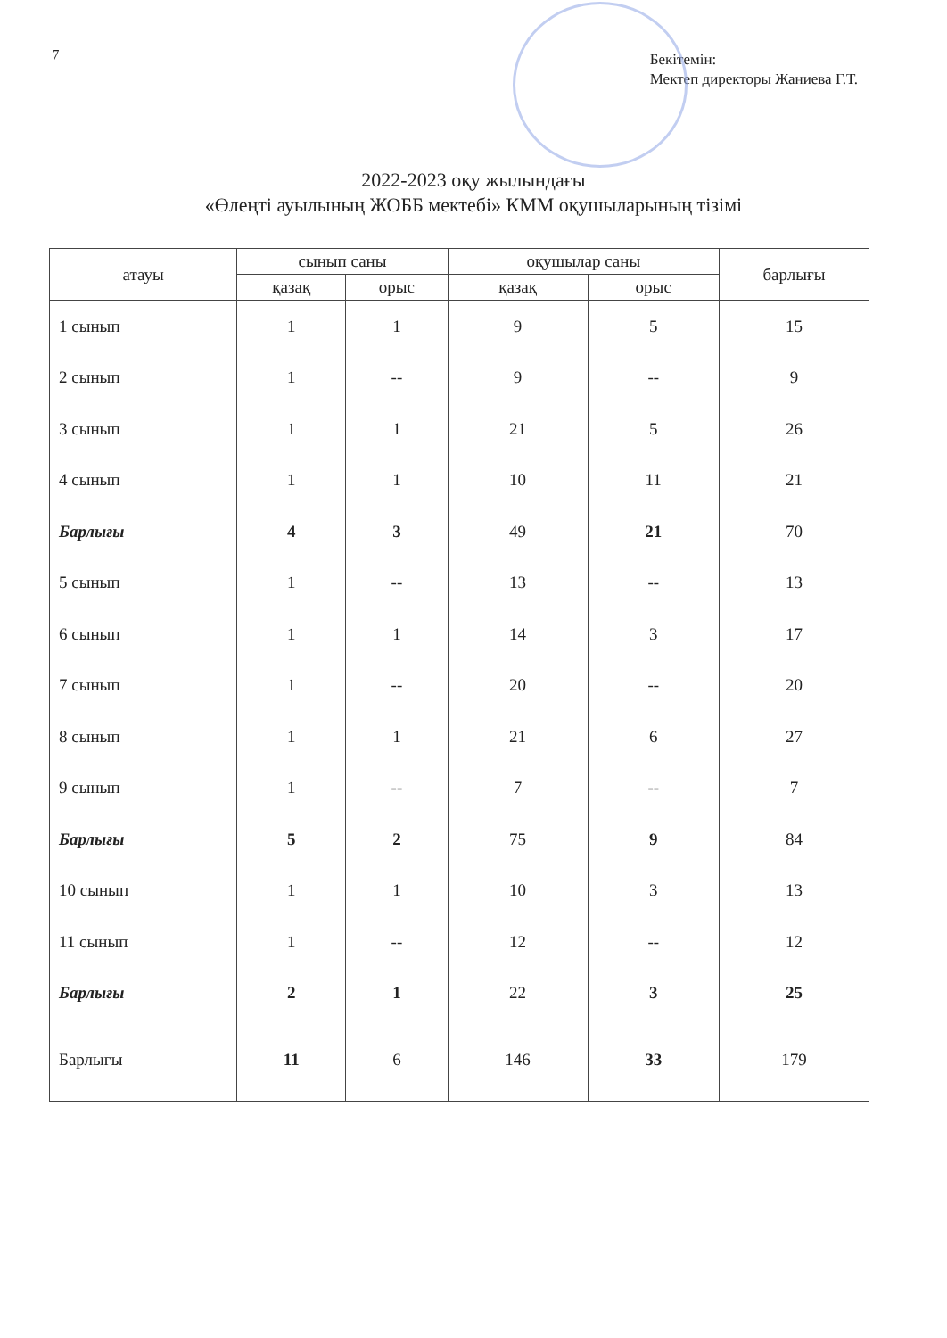7
Бекітемін:
Мектеп директоры Жаниева Г.Т.
2022-2023 оқу жылындағы
«Өлеңті ауылының ЖОББ мектебі» КММ оқушыларының тізімі
| атауы | сынып саны | | оқушылар саны | | барлығы |
| --- | --- | --- | --- | --- | --- |
| | қазақ | орыс | қазақ | орыс | |
| 1 сынып | 1 | 1 | 9 | 5 | 15 |
| 2 сынып | 1 | -- | 9 | -- | 9 |
| 3 сынып | 1 | 1 | 21 | 5 | 26 |
| 4 сынып | 1 | 1 | 10 | 11 | 21 |
| Барлығы | 4 | 3 | 49 | 21 | 70 |
| 5 сынып | 1 | -- | 13 | -- | 13 |
| 6 сынып | 1 | 1 | 14 | 3 | 17 |
| 7 сынып | 1 | -- | 20 | -- | 20 |
| 8 сынып | 1 | 1 | 21 | 6 | 27 |
| 9 сынып | 1 | -- | 7 | -- | 7 |
| Барлығы | 5 | 2 | 75 | 9 | 84 |
| 10 сынып | 1 | 1 | 10 | 3 | 13 |
| 11 сынып | 1 | -- | 12 | -- | 12 |
| Барлығы | 2 | 1 | 22 | 3 | 25 |
| Барлығы | 11 | 6 | 146 | 33 | 179 |